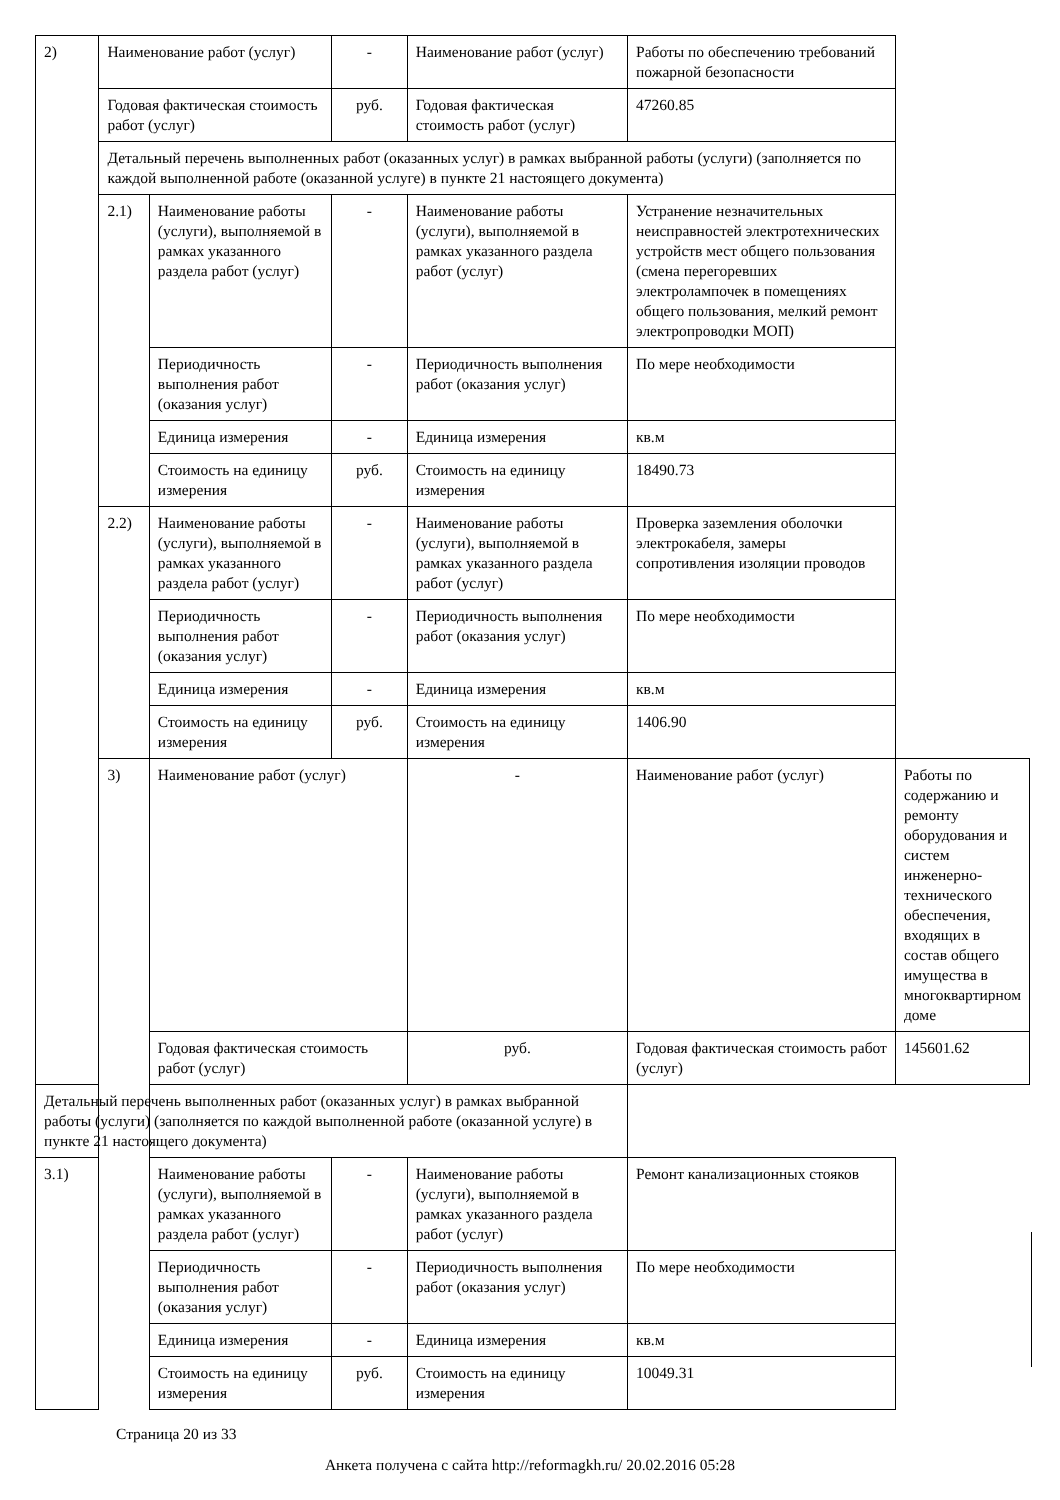| 2) | Наименование работ (услуг) | | - | Наименование работ (услуг) | Работы по обеспечению требований пожарной безопасности | |
| | Годовая фактическая стоимость работ (услуг) | | руб. | Годовая фактическая стоимость работ (услуг) | 47260.85 | |
| | Детальный перечень выполненных работ (оказанных услуг) в рамках выбранной работы (услуги) (заполняется по каждой выполненной работе (оказанной услуге) в пункте 21 настоящего документа) | | | | | |
| | 2.1) | Наименование работы (услуги), выполняемой в рамках указанного раздела работ (услуг) | - | Наименование работы (услуги), выполняемой в рамках указанного раздела работ (услуг) | Устранение незначительных неисправностей электротехнических устройств мест общего пользования (смена перегоревших электролампочек в помещениях общего пользования, мелкий ремонт электропроводки МОП) | |
| | | Периодичность выполнения работ (оказания услуг) | - | Периодичность выполнения работ (оказания услуг) | По мере необходимости | |
| | | Единица измерения | - | Единица измерения | кв.м | |
| | | Стоимость на единицу измерения | руб. | Стоимость на единицу измерения | 18490.73 | |
| | 2.2) | Наименование работы (услуги), выполняемой в рамках указанного раздела работ (услуг) | - | Наименование работы (услуги), выполняемой в рамках указанного раздела работ (услуг) | Проверка заземления оболочки электрокабеля, замеры сопротивления изоляции проводов | |
| | | Периодичность выполнения работ (оказания услуг) | - | Периодичность выполнения работ (оказания услуг) | По мере необходимости | |
| | | Единица измерения | - | Единица измерения | кв.м | |
| | | Стоимость на единицу измерения | руб. | Стоимость на единицу измерения | 1406.90 | |
| | 3) | Наименование работ (услуг) | | - | Наименование работ (услуг) | Работы по содержанию и ремонту оборудования и систем инженерно-технического обеспечения, входящих в состав общего имущества в многоквартирном доме |
| | | Годовая фактическая стоимость работ (услуг) | | руб. | Годовая фактическая стоимость работ (услуг) | 145601.62 |
| Детальный перечень выполненных работ (оказанных услуг) в рамках выбранной работы (услуги) (заполняется по каждой выполненной работе (оказанной услуге) в пункте 21 настоящего документа) | | | | | | |
| 3.1) | | Наименование работы (услуги), выполняемой в рамках указанного раздела работ (услуг) | - | Наименование работы (услуги), выполняемой в рамках указанного раздела работ (услуг) | Ремонт канализационных стояков | |
| | | Периодичность выполнения работ (оказания услуг) | - | Периодичность выполнения работ (оказания услуг) | По мере необходимости | |
| | | Единица измерения | - | Единица измерения | кв.м | |
| | | Стоимость на единицу измерения | руб. | Стоимость на единицу измерения | 10049.31 | |
Страница 20 из 33
Анкета получена с сайта http://reformagkh.ru/ 20.02.2016 05:28